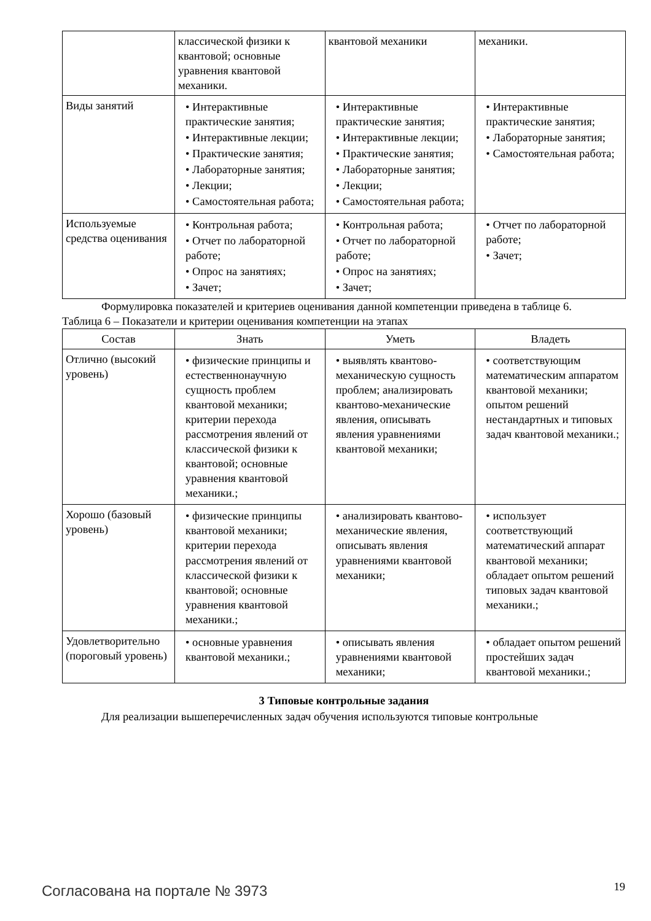| | классической физики к квантовой; основные уравнения квантовой механики. | квантовой механики | механики. |
| Виды занятий | • Интерактивные практические занятия; • Интерактивные лекции; • Практические занятия; • Лабораторные занятия; • Лекции; • Самостоятельная работа; | • Интерактивные практические занятия; • Интерактивные лекции; • Практические занятия; • Лабораторные занятия; • Лекции; • Самостоятельная работа; | • Интерактивные практические занятия; • Лабораторные занятия; • Самостоятельная работа; |
| Используемые средства оценивания | • Контрольная работа; • Отчет по лабораторной работе; • Опрос на занятиях; • Зачет; | • Контрольная работа; • Отчет по лабораторной работе; • Опрос на занятиях; • Зачет; | • Отчет по лабораторной работе; • Зачет; |
Формулировка показателей и критериев оценивания данной компетенции приведена в таблице 6.
Таблица 6 – Показатели и критерии оценивания компетенции на этапах
| Состав | Знать | Уметь | Владеть |
| --- | --- | --- | --- |
| Отлично (высокий уровень) | • физические принципы и естественнонаучную сущность проблем квантовой механики; критерии перехода рассмотрения явлений от классической физики к квантовой; основные уравнения квантовой механики.; | • выявлять квантово-механическую сущность проблем; анализировать квантово-механические явления, описывать явления уравнениями квантовой механики; | • соответствующим математическим аппаратом квантовой механики; опытом решений нестандартных и типовых задач квантовой механики.; |
| Хорошо (базовый уровень) | • физические принципы квантовой механики; критерии перехода рассмотрения явлений от классической физики к квантовой; основные уравнения квантовой механики.; | • анализировать квантово-механические явления, описывать явления уравнениями квантовой механики; | • использует соответствующий математический аппарат квантовой механики; обладает опытом решений типовых задач квантовой механики.; |
| Удовлетворительно (пороговый уровень) | • основные уравнения квантовой механики.; | • описывать явления уравнениями квантовой механики; | • обладает опытом решений простейших задач квантовой механики.; |
3 Типовые контрольные задания
Для реализации вышеперечисленных задач обучения используются типовые контрольные
Согласована на портале № 3973 19